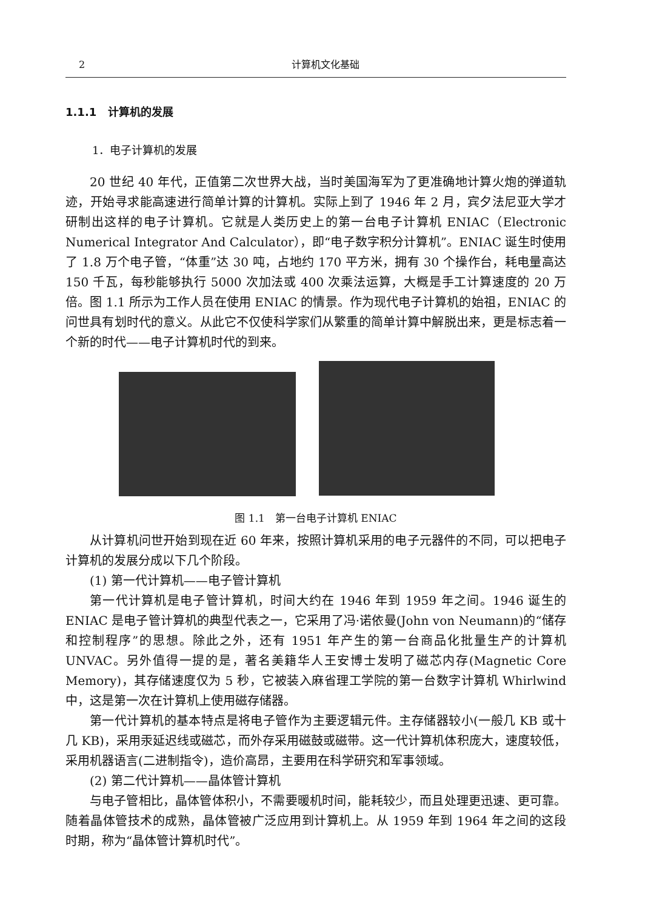2 计算机文化基础
1.1.1 计算机的发展
1．电子计算机的发展
20 世纪 40 年代，正值第二次世界大战，当时美国海军为了更准确地计算火炮的弹道轨迹，开始寻求能高速进行简单计算的计算机。实际上到了 1946 年 2 月，宾夕法尼亚大学才研制出这样的电子计算机。它就是人类历史上的第一台电子计算机 ENIAC（Electronic Numerical Integrator And Calculator），即“电子数字积分计算机”。ENIAC 诞生时使用了 1.8 万个电子管，“体重”达 30 吨，占地约 170 平方米，拥有 30 个操作台，耗电量高达 150 千瓦，每秒能够执行 5000 次加法或 400 次乘法运算，大概是手工计算速度的 20 万倍。图 1.1 所示为工作人员在使用 ENIAC 的情景。作为现代电子计算机的始祖，ENIAC 的问世具有划时代的意义。从此它不仅使科学家们从繁重的简单计算中解脱出来，更是标志着一个新的时代——电子计算机时代的到来。
图 1.1　第一台电子计算机 ENIAC
从计算机问世开始到现在近 60 年来，按照计算机采用的电子元器件的不同，可以把电子计算机的发展分成以下几个阶段。
(1) 第一代计算机——电子管计算机
第一代计算机是电子管计算机，时间大约在 1946 年到 1959 年之间。1946 诞生的 ENIAC 是电子管计算机的典型代表之一，它采用了冯·诺依曼(John von Neumann)的“储存和控制程序”的思想。除此之外，还有 1951 年产生的第一台商品化批量生产的计算机 UNVAC。另外值得一提的是，著名美籍华人王安博士发明了磁芯内存(Magnetic Core Memory)，其存储速度仅为 5 秒，它被装入麻省理工学院的第一台数字计算机 Whirlwind 中，这是第一次在计算机上使用磁存储器。
第一代计算机的基本特点是将电子管作为主要逻辑元件。主存储器较小(一般几 KB 或十几 KB)，采用汞延迟线或磁芯，而外存采用磁鼓或磁带。这一代计算机体积庞大，速度较低，采用机器语言(二进制指令)，造价高昂，主要用在科学研究和军事领域。
(2) 第二代计算机——晶体管计算机
与电子管相比，晶体管体积小，不需要暖机时间，能耗较少，而且处理更迅速、更可靠。随着晶体管技术的成熟，晶体管被广泛应用到计算机上。从 1959 年到 1964 年之间的这段时期，称为“晶体管计算机时代”。